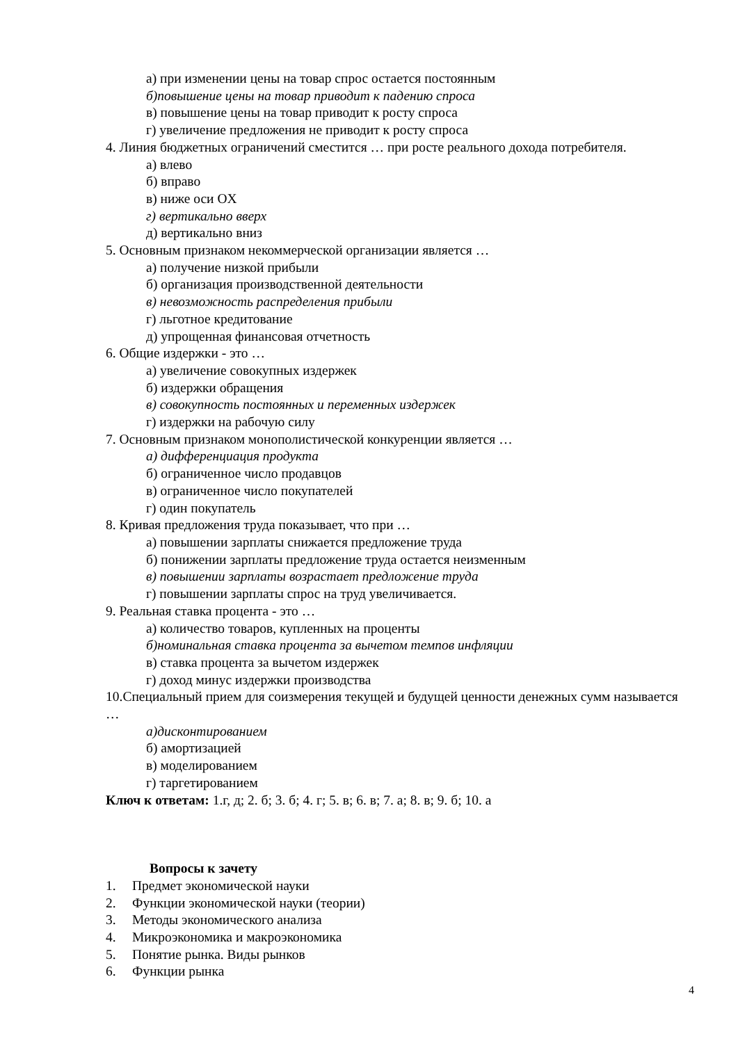а) при изменении цены на товар спрос остается постоянным
б)повышение цены на товар приводит к падению спроса
в) повышение цены на товар приводит к росту спроса
г) увеличение предложения не приводит к росту спроса
4. Линия бюджетных ограничений сместится … при росте реального дохода потребителя.
а) влево
б) вправо
в) ниже оси OX
г) вертикально вверх
д) вертикально вниз
5. Основным признаком некоммерческой организации является …
а) получение низкой прибыли
б) организация производственной деятельности
в) невозможность распределения прибыли
г) льготное кредитование
д) упрощенная финансовая отчетность
6. Общие издержки - это …
а) увеличение совокупных издержек
б) издержки обращения
в) совокупность постоянных и переменных издержек
г) издержки на рабочую силу
7. Основным признаком монополистической конкуренции является …
а) дифференциация продукта
б) ограниченное число продавцов
в) ограниченное число покупателей
г) один покупатель
8. Кривая предложения труда показывает, что при …
а) повышении зарплаты снижается предложение труда
б) понижении зарплаты предложение труда остается неизменным
в) повышении зарплаты возрастает предложение труда
г) повышении зарплаты спрос на труд увеличивается.
9. Реальная ставка процента - это …
а) количество товаров, купленных на проценты
б)номинальная ставка процента за вычетом темпов инфляции
в) ставка процента за вычетом издержек
г) доход минус издержки производства
10.Специальный прием для соизмерения текущей и будущей ценности денежных сумм называется …
а)дисконтированием
б) амортизацией
в) моделированием
г) таргетированием
Ключ к ответам: 1.г, д; 2. б; 3. б; 4. г; 5. в; 6. в; 7. а; 8. в; 9. б; 10. а
Вопросы к зачету
1. Предмет экономической науки
2. Функции экономической науки (теории)
3. Методы экономического анализа
4. Микроэкономика и макроэкономика
5. Понятие рынка. Виды рынков
6. Функции рынка
4